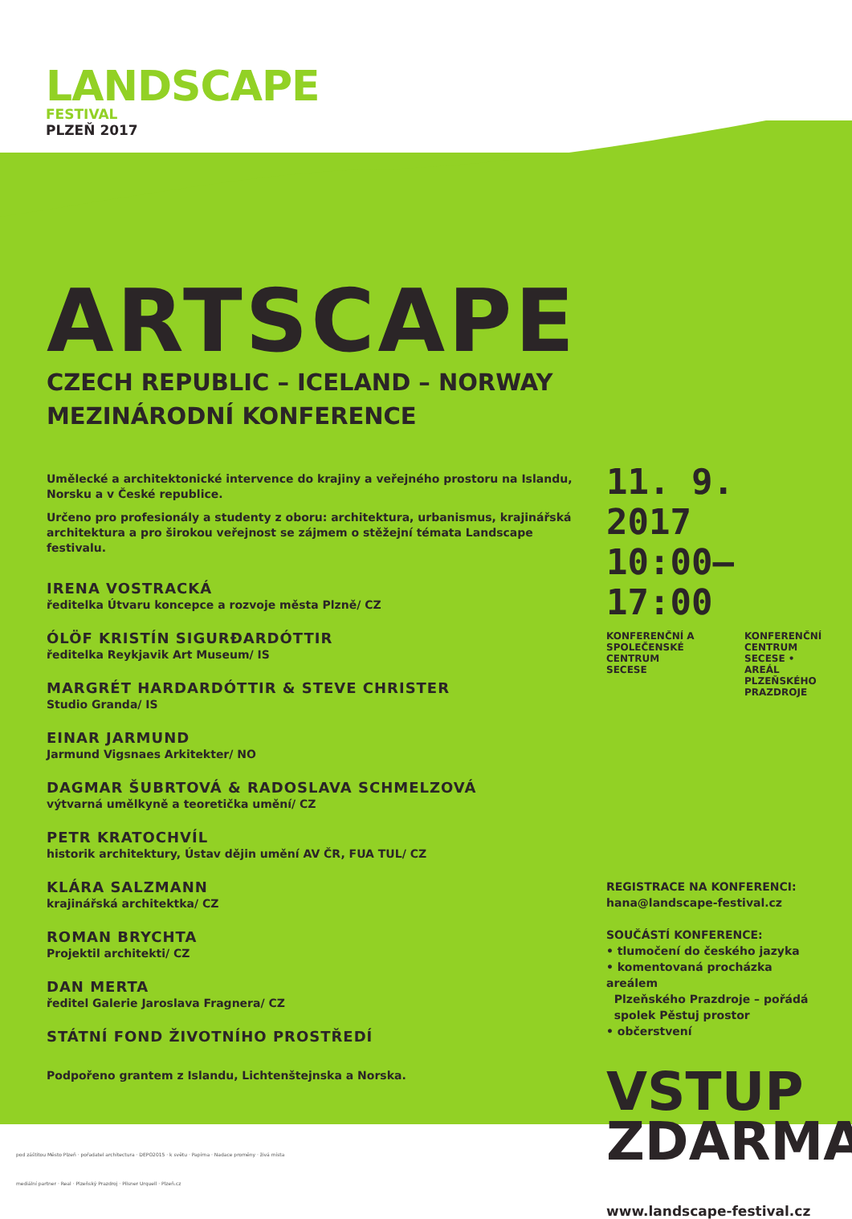LANDSCAPE
FESTIVAL
PLZEŇ 2017
ARTSCAPE
CZECH REPUBLIC – ICELAND – NORWAY
MEZINÁRODNÍ KONFERENCE
Umělecké a architektonické intervence do krajiny a veřejného prostoru na Islandu, Norsku a v České republice.
Určeno pro profesionály a studenty z oboru: architektura, urbanismus, krajinářská architektura a pro širokou veřejnost se zájmem o stěžejní témata Landscape festivalu.
IRENA VOSTRACKÁ
ředitelka Útvaru koncepce a rozvoje města Plzně/ CZ
ÓLÖF KRISTÍN SIGURÐARDÓTTIR
ředitelka Reykjavik Art Museum/ IS
MARGRÉT HARDARDÓTTIR & STEVE CHRISTER
Studio Granda/ IS
EINAR JARMUND
Jarmund Vigsnaes Arkitekter/ NO
DAGMAR ŠUBRTOVÁ & RADOSLAVA SCHMELZOVÁ
výtvarná umělkyně a teoretička umění/ CZ
PETR KRATOCHVÍL
historik architektury, Ústav dějin umění AV ČR, FUA TUL/ CZ
KLÁRA SALZMANN
krajinářská architektka/ CZ
ROMAN BRYCHTA
Projektil architekti/ CZ
DAN MERTA
ředitel Galerie Jaroslava Fragnera/ CZ
STÁTNÍ FOND ŽIVOTNÍHO PROSTŘEDÍ
Podpořeno grantem z Islandu, Lichtenštejnska a Norska.
11. 9. 2017
10:00–17:00
KONFERENČNÍ A SPOLEČENSKÉ CENTRUM
SECESE
KONFERENČNÍ CENTRUM
SECESE • AREÁL
PLZEŇSKÉHO PRAZDROJE
REGISTRACE NA KONFERENCI:
hana@landscape-festival.cz
SOUČÁSTÍ KONFERENCE:
• tlumočení do českého jazyka
• komentovaná procházka areálem
Plzeňského Prazdroje – pořádá
spolek Pěstuj prostor
• občerstvení
VSTUP
ZDARMA
www.landscape-festival.cz
pod záštitou Město Plzeň · pořadatel architectura · DEPO2015 · k světu · Papírna · Nadace proměny · živá místa
mediální partner · Real · Plzeňský Prazdroj · Pilsner Urquell · Plzeň.cz